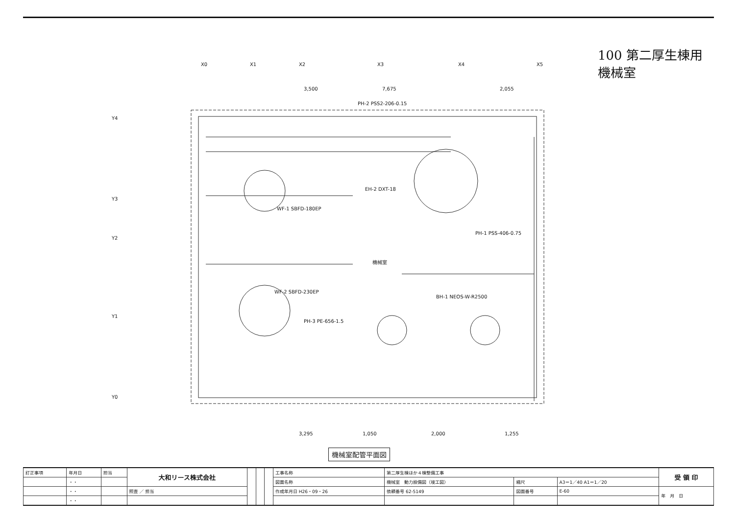100 第二厚生棟用
機械室
X0
X1
X2
X3
X4
X5
Y4
Y3
Y2
Y1
Y0
機械室
WF-1 SBFD-180EP
WF-2 SBFD-230EP
EH-2 DXT-18
PH-1 PSS-406-0.75
BH-1 NEOS-W-R2500
PH-2 PSS2-206-0.15
PH-3 PE-656-1.5
3,500
7,675
2,055
3,295
1,050
2,000
1,255
機械室配管平面図
| 訂正事項 | 年月日 | 担当 | 大和リース株式会社 | | | | 工事名称 | 第二厚生棟ほか４棟整備工事 | | | 受 領 印 |
| | ・・ | | | | | | 図面名称 | 機械室 動力設備図（竣工図） | 縮尺 | A3＝1／40 A1＝1／20 | |
| | ・・ | | 照査 ／ 担当 | | | | 作成年月日 H26・09・26 | 依頼番号 62-5149 | 図面番号 | E-60 | 年 月 日 |
| | ・・ | | | | | | | | | | |